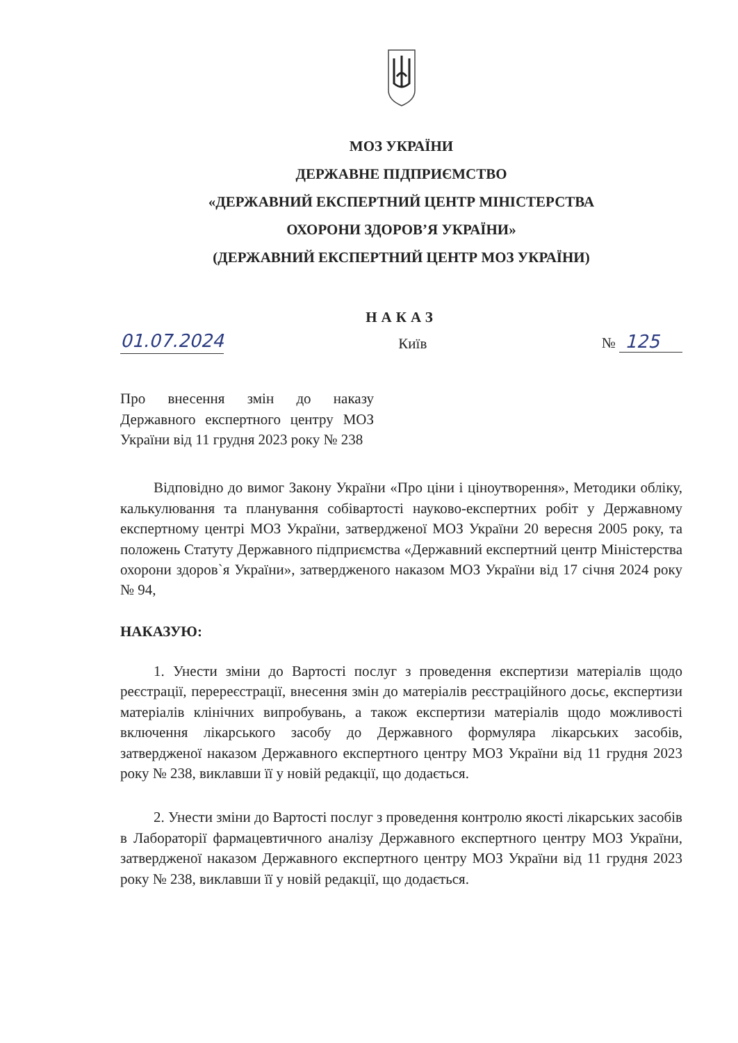МОЗ УКРАЇНИ
ДЕРЖАВНЕ ПІДПРИЄМСТВО
«ДЕРЖАВНИЙ ЕКСПЕРТНИЙ ЦЕНТР МІНІСТЕРСТВА
ОХОРОНИ ЗДОРОВ’Я УКРАЇНИ»
(ДЕРЖАВНИЙ ЕКСПЕРТНИЙ ЦЕНТР МОЗ УКРАЇНИ)
НАКАЗ
01.07.2024 Київ № 125
Про внесення змін до наказу Державного експертного центру МОЗ України від 11 грудня 2023 року № 238
Відповідно до вимог Закону України «Про ціни і ціноутворення», Методики обліку, калькулювання та планування собівартості науково-експертних робіт у Державному експертному центрі МОЗ України, затвердженої МОЗ України 20 вересня 2005 року, та положень Статуту Державного підприємства «Державний експертний центр Міністерства охорони здоров`я України», затвердженого наказом МОЗ України від 17 січня 2024 року № 94,
НАКАЗУЮ:
1. Унести зміни до Вартості послуг з проведення експертизи матеріалів щодо реєстрації, перереєстрації, внесення змін до матеріалів реєстраційного досьє, експертизи матеріалів клінічних випробувань, а також експертизи матеріалів щодо можливості включення лікарського засобу до Державного формуляра лікарських засобів, затвердженої наказом Державного експертного центру МОЗ України від 11 грудня 2023 року № 238, виклавши її у новій редакції, що додається.
2. Унести зміни до Вартості послуг з проведення контролю якості лікарських засобів в Лабораторії фармацевтичного аналізу Державного експертного центру МОЗ України, затвердженої наказом Державного експертного центру МОЗ України від 11 грудня 2023 року № 238, виклавши її у новій редакції, що додається.